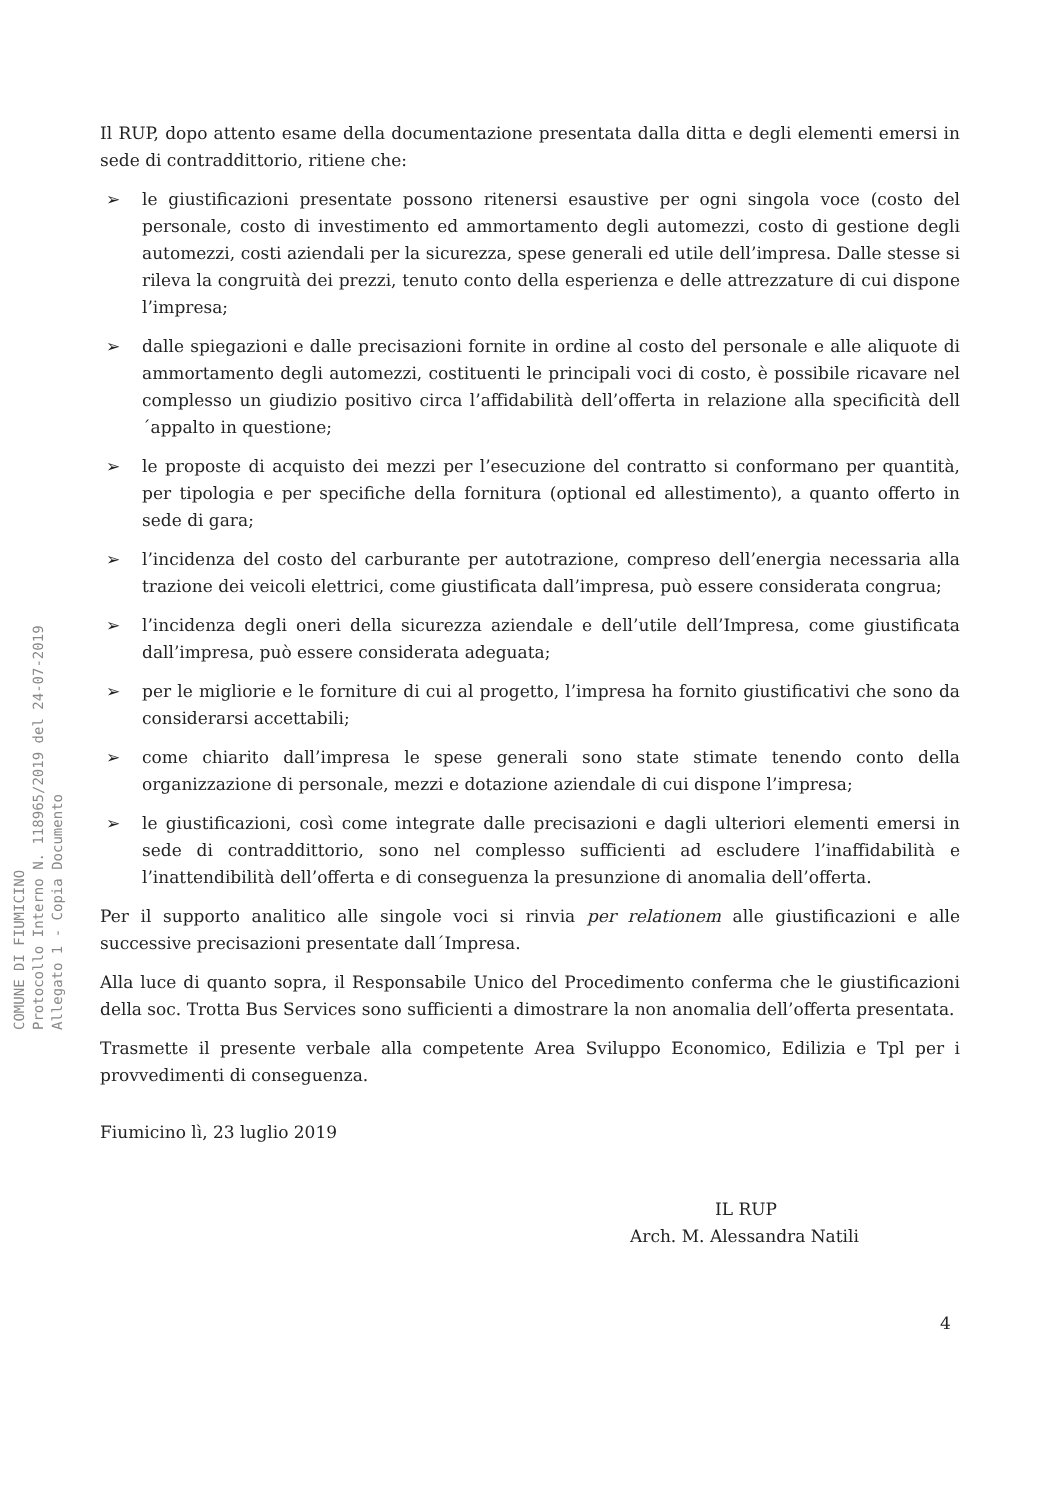COMUNE DI FIUMICINO
Protocollo Interno N. 118965/2019 del 24-07-2019
Allegato 1 - Copia Documento
Il RUP, dopo attento esame della documentazione presentata dalla ditta e degli elementi emersi in sede di contraddittorio, ritiene che:
➢ le giustificazioni presentate possono ritenersi esaustive per ogni singola voce (costo del personale, costo di investimento ed ammortamento degli automezzi, costo di gestione degli automezzi, costi aziendali per la sicurezza, spese generali ed utile dell’impresa. Dalle stesse si rileva la congruità dei prezzi, tenuto conto della esperienza e delle attrezzature di cui dispone l’impresa;
➢ dalle spiegazioni e dalle precisazioni fornite in ordine al costo del personale e alle aliquote di ammortamento degli automezzi, costituenti le principali voci di costo, è possibile ricavare nel complesso un giudizio positivo circa l’affidabilità dell’offerta in relazione alla specificità dell´appalto in questione;
➢ le proposte di acquisto dei mezzi per l’esecuzione del contratto si conformano per quantità, per tipologia e per specifiche della fornitura (optional ed allestimento), a quanto offerto in sede di gara;
➢ l’incidenza del costo del carburante per autotrazione, compreso dell’energia necessaria alla trazione dei veicoli elettrici, come giustificata dall’impresa, può essere considerata congrua;
➢ l’incidenza degli oneri della sicurezza aziendale e dell’utile dell’Impresa, come giustificata dall’impresa, può essere considerata adeguata;
➢ per le migliorie e le forniture di cui al progetto, l’impresa ha fornito giustificativi che sono da considerarsi accettabili;
➢ come chiarito dall’impresa le spese generali sono state stimate tenendo conto della organizzazione di personale, mezzi e dotazione aziendale di cui dispone l’impresa;
➢ le giustificazioni, così come integrate dalle precisazioni e dagli ulteriori elementi emersi in sede di contraddittorio, sono nel complesso sufficienti ad escludere l’inaffidabilità e l’inattendibilità dell’offerta e di conseguenza la presunzione di anomalia dell’offerta.
Per il supporto analitico alle singole voci si rinvia per relationem alle giustificazioni e alle successive precisazioni presentate dall´Impresa.
Alla luce di quanto sopra, il Responsabile Unico del Procedimento conferma che le giustificazioni della soc. Trotta Bus Services sono sufficienti a dimostrare la non anomalia dell’offerta presentata.
Trasmette il presente verbale alla competente Area Sviluppo Economico, Edilizia e Tpl per i provvedimenti di conseguenza.
Fiumicino lì, 23 luglio 2019
IL RUP
Arch. M. Alessandra Natili
4